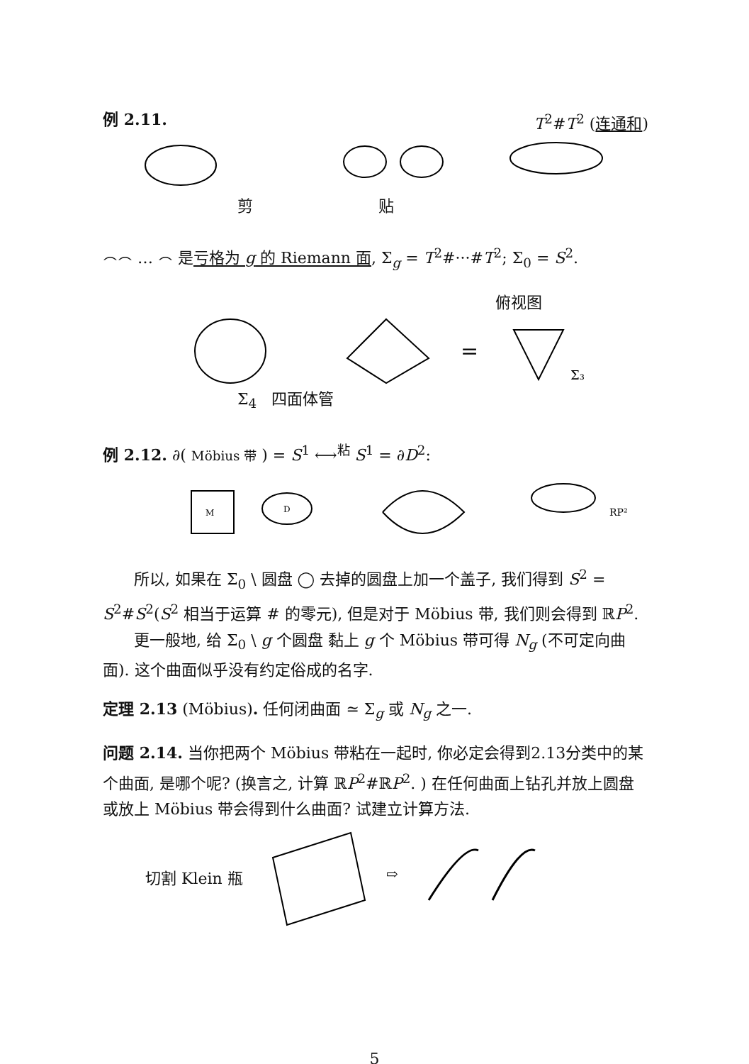例 2.11. T<sup>2</sup>#T<sup>2</sup> (连通和)
剪 贴
⌢⌢ … ⌢ 是亏格为 g 的 Riemann 面, Σ<sub>g</sub> = T<sup>2</sup>#···#T<sup>2</sup>; Σ<sub>0</sub> = S<sup>2</sup>.
俯视图
=
Σ₃
Σ<sub>4</sub> 四面体管
例 2.12. ∂( Möbius 带 ) = S<sup>1</sup> ⟷<sup>粘</sup> S<sup>1</sup> = ∂D<sup>2</sup>:
M
D
RP²
所以, 如果在 Σ<sub>0</sub> \ 圆盘 ◯ 去掉的圆盘上加一个盖子, 我们得到 S<sup>2</sup> = S<sup>2</sup>#S<sup>2</sup>(S<sup>2</sup> 相当于运算 # 的零元), 但是对于 Möbius 带, 我们则会得到 ℝP<sup>2</sup>.
更一般地, 给 Σ<sub>0</sub> \ g 个圆盘 黏上 g 个 Möbius 带可得 N<sub>g</sub> (不可定向曲面). 这个曲面似乎没有约定俗成的名字.
定理 2.13 (Möbius). 任何闭曲面 ≃ Σ<sub>g</sub> 或 N<sub>g</sub> 之一.
问题 2.14. 当你把两个 Möbius 带粘在一起时, 你必定会得到2.13分类中的某个曲面, 是哪个呢? (换言之, 计算 ℝP<sup>2</sup>#ℝP<sup>2</sup>. ) 在任何曲面上钻孔并放上圆盘或放上 Möbius 带会得到什么曲面? 试建立计算方法.
切割 Klein 瓶
⇨
5